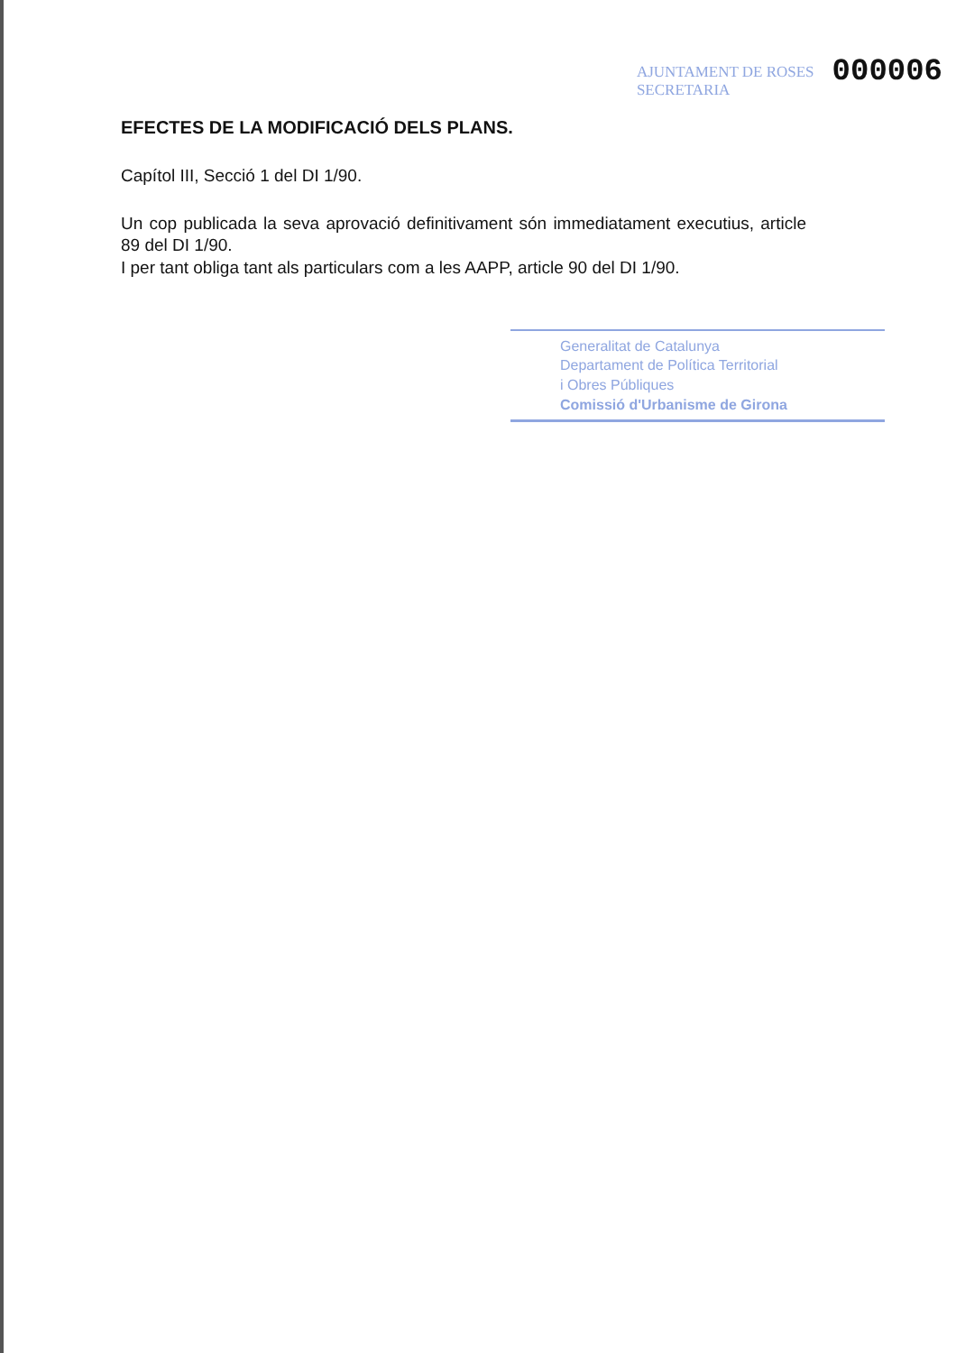AJUNTAMENT DE ROSES
SECRETARIA
000006
EFECTES DE LA MODIFICACIÓ DELS PLANS.
Capítol III, Secció 1 del DI 1/90.
Un cop publicada la seva aprovació definitivament són immediatament executius, article 89 del DI 1/90.
I per tant obliga tant als particulars com a les AAPP, article 90 del DI 1/90.
Generalitat de Catalunya
Departament de Política Territorial
i Obres Públiques
Comissió d'Urbanisme de Girona